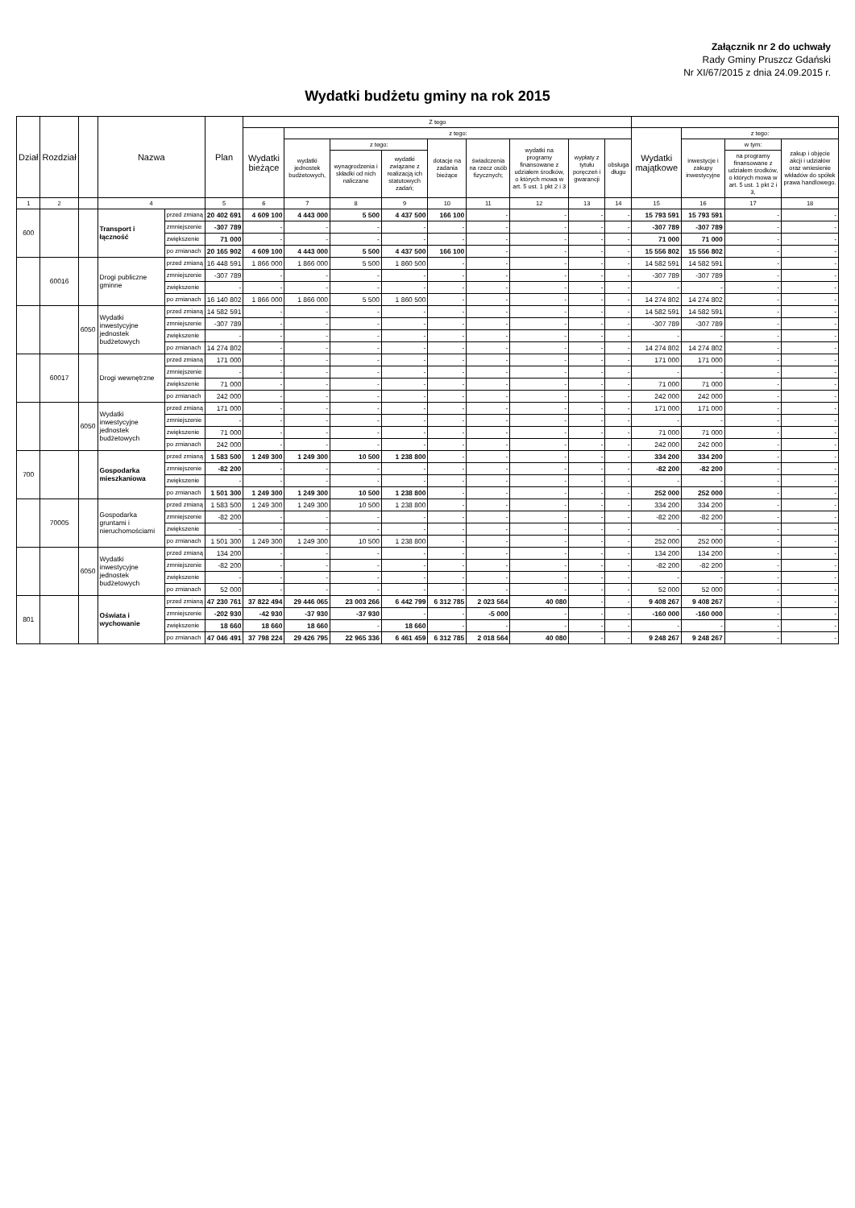Załącznik nr 2 do uchwały
Rady Gminy Pruszcz Gdański
Nr XI/67/2015 z dnia 24.09.2015 r.
Wydatki budżetu gminy na rok 2015
| Dział | Rozdział | | Nazwa | | Plan | Z tego | | | | | | | | | | | | |
| --- | --- | --- | --- | --- | --- | --- | --- | --- | --- | --- | --- | --- | --- | --- | --- | --- | --- | --- |
| | | | | | | Wydatki bieżące | z tego: | | | | | | | | Wydatki majątkowe | z tego: | | |
| | | | | | | | wydatki jednostek budżetowych, | z tego: | | dotacje na zadania bieżące | świadczenia na rzecz osób fizycznych; | wydatki na programy finansowane z udziałem środków, o których mowa w art. 5 ust. 1 pkt 2 i 3 | wypłaty z tytułu poręczeń i gwarancji | obsługa długu | | inwestycje i zakupy inwestycyjne | w tym: | zakup i objęcie akcji i udziałów oraz wniesienie wkładów do spółek prawa handlowego. |
| | | | | | | | | wynagrodzenia i składki od nich naliczane | wydatki związane z realizacją ich statutowych zadań; | | | | | | | | na programy finansowane z udziałem środków, o których mowa w art. 5 ust. 1 pkt 2 i 3, | |
| 1 | 2 | | 4 | | 5 | 6 | 7 | 8 | 9 | 10 | 11 | 12 | 13 | 14 | 15 | 16 | 17 | 18 |
| 600 | | | Transport i łączność | przed zmianą | 20 402 691 | 4 609 100 | 4 443 000 | 5 500 | 4 437 500 | 166 100 | - | - | - | - | 15 793 591 | 15 793 591 | - | - |
| | | | | zmniejszenie | -307 789 | - | - | - | - | - | - | - | - | - | -307 789 | -307 789 | - | - |
| | | | | zwiększenie | 71 000 | - | - | - | - | - | - | - | - | - | 71 000 | 71 000 | - | - |
| | | | | po zmianach | 20 165 902 | 4 609 100 | 4 443 000 | 5 500 | 4 437 500 | 166 100 | - | - | - | - | 15 556 802 | 15 556 802 | - | - |
| | 60016 | | Drogi publiczne gminne | przed zmianą | 16 448 591 | 1 866 000 | 1 866 000 | 5 500 | 1 860 500 | - | - | - | - | - | 14 582 591 | 14 582 591 | - | - |
| | | | | zmniejszenie | -307 789 | - | - | - | - | - | - | - | - | - | -307 789 | -307 789 | - | - |
| | | | | zwiększenie | - | - | - | - | - | - | - | - | - | - | - | - | - | - |
| | | | | po zmianach | 16 140 802 | 1 866 000 | 1 866 000 | 5 500 | 1 860 500 | - | - | - | - | - | 14 274 802 | 14 274 802 | - | - |
| | | 6050 | Wydatki inwestycyjne jednostek budżetowych | przed zmianą | 14 582 591 | - | - | - | - | - | - | - | - | - | 14 582 591 | 14 582 591 | - | - |
| | | | | zmniejszenie | -307 789 | - | - | - | - | - | - | - | - | - | -307 789 | -307 789 | - | - |
| | | | | zwiększenie | - | - | - | - | - | - | - | - | - | - | - | - | - | - |
| | | | | po zmianach | 14 274 802 | - | - | - | - | - | - | - | - | - | 14 274 802 | 14 274 802 | - | - |
| | 60017 | | Drogi wewnętrzne | przed zmianą | 171 000 | - | - | - | - | - | - | - | - | - | 171 000 | 171 000 | - | - |
| | | | | zmniejszenie | - | - | - | - | - | - | - | - | - | - | - | - | - | - |
| | | | | zwiększenie | 71 000 | - | - | - | - | - | - | - | - | - | 71 000 | 71 000 | - | - |
| | | | | po zmianach | 242 000 | - | - | - | - | - | - | - | - | - | 242 000 | 242 000 | - | - |
| | | 6050 | Wydatki inwestycyjne jednostek budżetowych | przed zmianą | 171 000 | - | - | - | - | - | - | - | - | - | 171 000 | 171 000 | - | - |
| | | | | zmniejszenie | - | - | - | - | - | - | - | - | - | - | - | - | - | - |
| | | | | zwiększenie | 71 000 | - | - | - | - | - | - | - | - | - | 71 000 | 71 000 | - | - |
| | | | | po zmianach | 242 000 | - | - | - | - | - | - | - | - | - | 242 000 | 242 000 | - | - |
| 700 | | | Gospodarka mieszkaniowa | przed zmianą | 1 583 500 | 1 249 300 | 1 249 300 | 10 500 | 1 238 800 | - | - | - | - | - | 334 200 | 334 200 | - | - |
| | | | | zmniejszenie | -82 200 | - | - | - | - | - | - | - | - | - | -82 200 | -82 200 | - | - |
| | | | | zwiększenie | - | - | - | - | - | - | - | - | - | - | - | - | - | - |
| | | | | po zmianach | 1 501 300 | 1 249 300 | 1 249 300 | 10 500 | 1 238 800 | - | - | - | - | - | 252 000 | 252 000 | - | - |
| | 70005 | | Gospodarka gruntami i nieruchomościami | przed zmianą | 1 583 500 | 1 249 300 | 1 249 300 | 10 500 | 1 238 800 | - | - | - | - | - | 334 200 | 334 200 | - | - |
| | | | | zmniejszenie | -82 200 | - | - | - | - | - | - | - | - | - | -82 200 | -82 200 | - | - |
| | | | | zwiększenie | - | - | - | - | - | - | - | - | - | - | - | - | - | - |
| | | | | po zmianach | 1 501 300 | 1 249 300 | 1 249 300 | 10 500 | 1 238 800 | - | - | - | - | - | 252 000 | 252 000 | - | - |
| | | 6050 | Wydatki inwestycyjne jednostek budżetowych | przed zmianą | 134 200 | - | - | - | - | - | - | - | - | - | 134 200 | 134 200 | - | - |
| | | | | zmniejszenie | -82 200 | - | - | - | - | - | - | - | - | - | -82 200 | -82 200 | - | - |
| | | | | zwiększenie | - | - | - | - | - | - | - | - | - | - | - | - | - | - |
| | | | | po zmianach | 52 000 | - | - | - | - | - | - | - | - | - | 52 000 | 52 000 | - | - |
| 801 | | | Oświata i wychowanie | przed zmianą | 47 230 761 | 37 822 494 | 29 446 065 | 23 003 266 | 6 442 799 | 6 312 785 | 2 023 564 | 40 080 | - | - | 9 408 267 | 9 408 267 | - | - |
| | | | | zmniejszenie | -202 930 | -42 930 | -37 930 | -37 930 | - | - | -5 000 | - | - | - | -160 000 | -160 000 | - | - |
| | | | | zwiększenie | 18 660 | 18 660 | 18 660 | - | 18 660 | - | - | - | - | - | - | - | - | - |
| | | | | po zmianach | 47 046 491 | 37 798 224 | 29 426 795 | 22 965 336 | 6 461 459 | 6 312 785 | 2 018 564 | 40 080 | - | - | 9 248 267 | 9 248 267 | - | - |